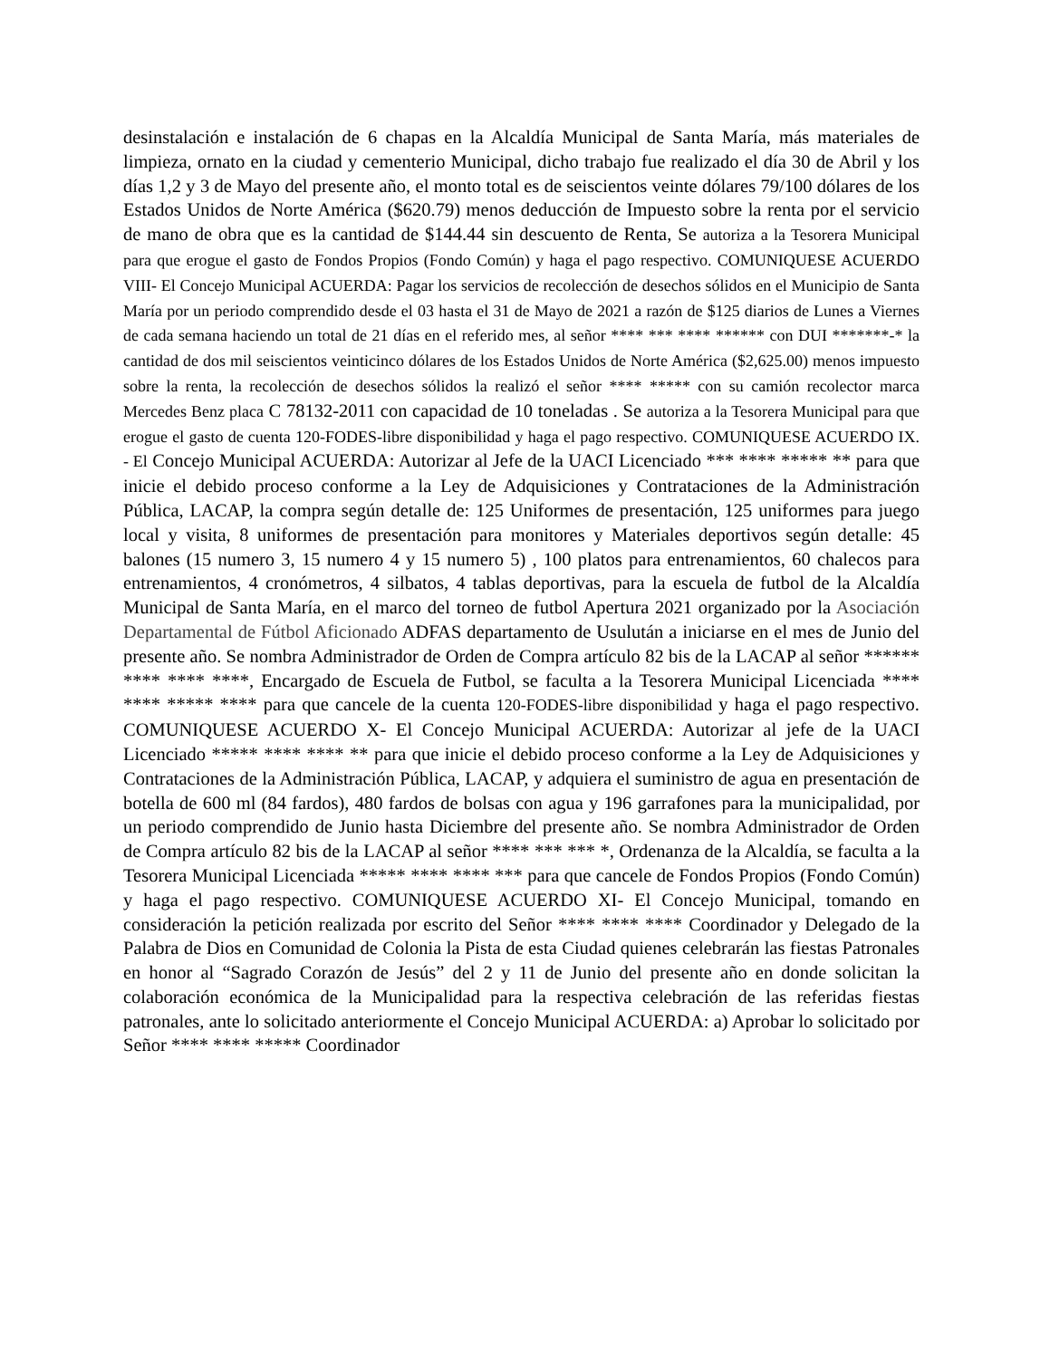desinstalación e instalación de 6 chapas en la Alcaldía Municipal de Santa María, más materiales de limpieza, ornato en la ciudad y cementerio Municipal, dicho trabajo fue realizado el día 30 de Abril y los días 1,2 y 3 de Mayo del presente año, el monto total es de seiscientos veinte dólares 79/100 dólares de los Estados Unidos de Norte América ($620.79) menos deducción de Impuesto sobre la renta por el servicio de mano de obra que es la cantidad de $144.44 sin descuento de Renta, Se autoriza a la Tesorera Municipal para que erogue el gasto de Fondos Propios (Fondo Común) y haga el pago respectivo. COMUNIQUESE ACUERDO VIII- El Concejo Municipal ACUERDA: Pagar los servicios de recolección de desechos sólidos en el Municipio de Santa María por un periodo comprendido desde el 03 hasta el 31 de Mayo de 2021 a razón de $125 diarios de Lunes a Viernes de cada semana haciendo un total de 21 días en el referido mes, al señor **** *** **** ****** con DUI *******-* la cantidad de dos mil seiscientos veinticinco dólares de los Estados Unidos de Norte América ($2,625.00) menos impuesto sobre la renta, la recolección de desechos sólidos la realizó el señor **** ***** con su camión recolector marca Mercedes Benz placa C 78132-2011 con capacidad de 10 toneladas . Se autoriza a la Tesorera Municipal para que erogue el gasto de cuenta 120-FODES-libre disponibilidad y haga el pago respectivo. COMUNIQUESE ACUERDO IX. - El Concejo Municipal ACUERDA: Autorizar al Jefe de la UACI Licenciado *** **** ***** ** para que inicie el debido proceso conforme a la Ley de Adquisiciones y Contrataciones de la Administración Pública, LACAP, la compra según detalle de: 125 Uniformes de presentación, 125 uniformes para juego local y visita, 8 uniformes de presentación para monitores y Materiales deportivos según detalle: 45 balones (15 numero 3, 15 numero 4 y 15 numero 5) , 100 platos para entrenamientos, 60 chalecos para entrenamientos, 4 cronómetros, 4 silbatos, 4 tablas deportivas, para la escuela de futbol de la Alcaldía Municipal de Santa María, en el marco del torneo de futbol Apertura 2021 organizado por la Asociación Departamental de Fútbol Aficionado ADFAS departamento de Usulután a iniciarse en el mes de Junio del presente año. Se nombra Administrador de Orden de Compra artículo 82 bis de la LACAP al señor ****** **** **** ****, Encargado de Escuela de Futbol, se faculta a la Tesorera Municipal Licenciada **** **** ***** **** para que cancele de la cuenta 120-FODES-libre disponibilidad y haga el pago respectivo. COMUNIQUESE ACUERDO X- El Concejo Municipal ACUERDA: Autorizar al jefe de la UACI Licenciado ***** **** **** ** para que inicie el debido proceso conforme a la Ley de Adquisiciones y Contrataciones de la Administración Pública, LACAP, y adquiera el suministro de agua en presentación de botella de 600 ml (84 fardos), 480 fardos de bolsas con agua y 196 garrafones para la municipalidad, por un periodo comprendido de Junio hasta Diciembre del presente año. Se nombra Administrador de Orden de Compra artículo 82 bis de la LACAP al señor **** *** *** *, Ordenanza de la Alcaldía, se faculta a la Tesorera Municipal Licenciada ***** **** **** *** para que cancele de Fondos Propios (Fondo Común) y haga el pago respectivo. COMUNIQUESE ACUERDO XI- El Concejo Municipal, tomando en consideración la petición realizada por escrito del Señor **** **** **** Coordinador y Delegado de la Palabra de Dios en Comunidad de Colonia la Pista de esta Ciudad quienes celebrarán las fiestas Patronales en honor al “Sagrado Corazón de Jesús” del 2 y 11 de Junio del presente año en donde solicitan la colaboración económica de la Municipalidad para la respectiva celebración de las referidas fiestas patronales, ante lo solicitado anteriormente el Concejo Municipal ACUERDA: a) Aprobar lo solicitado por Señor **** **** ***** Coordinador